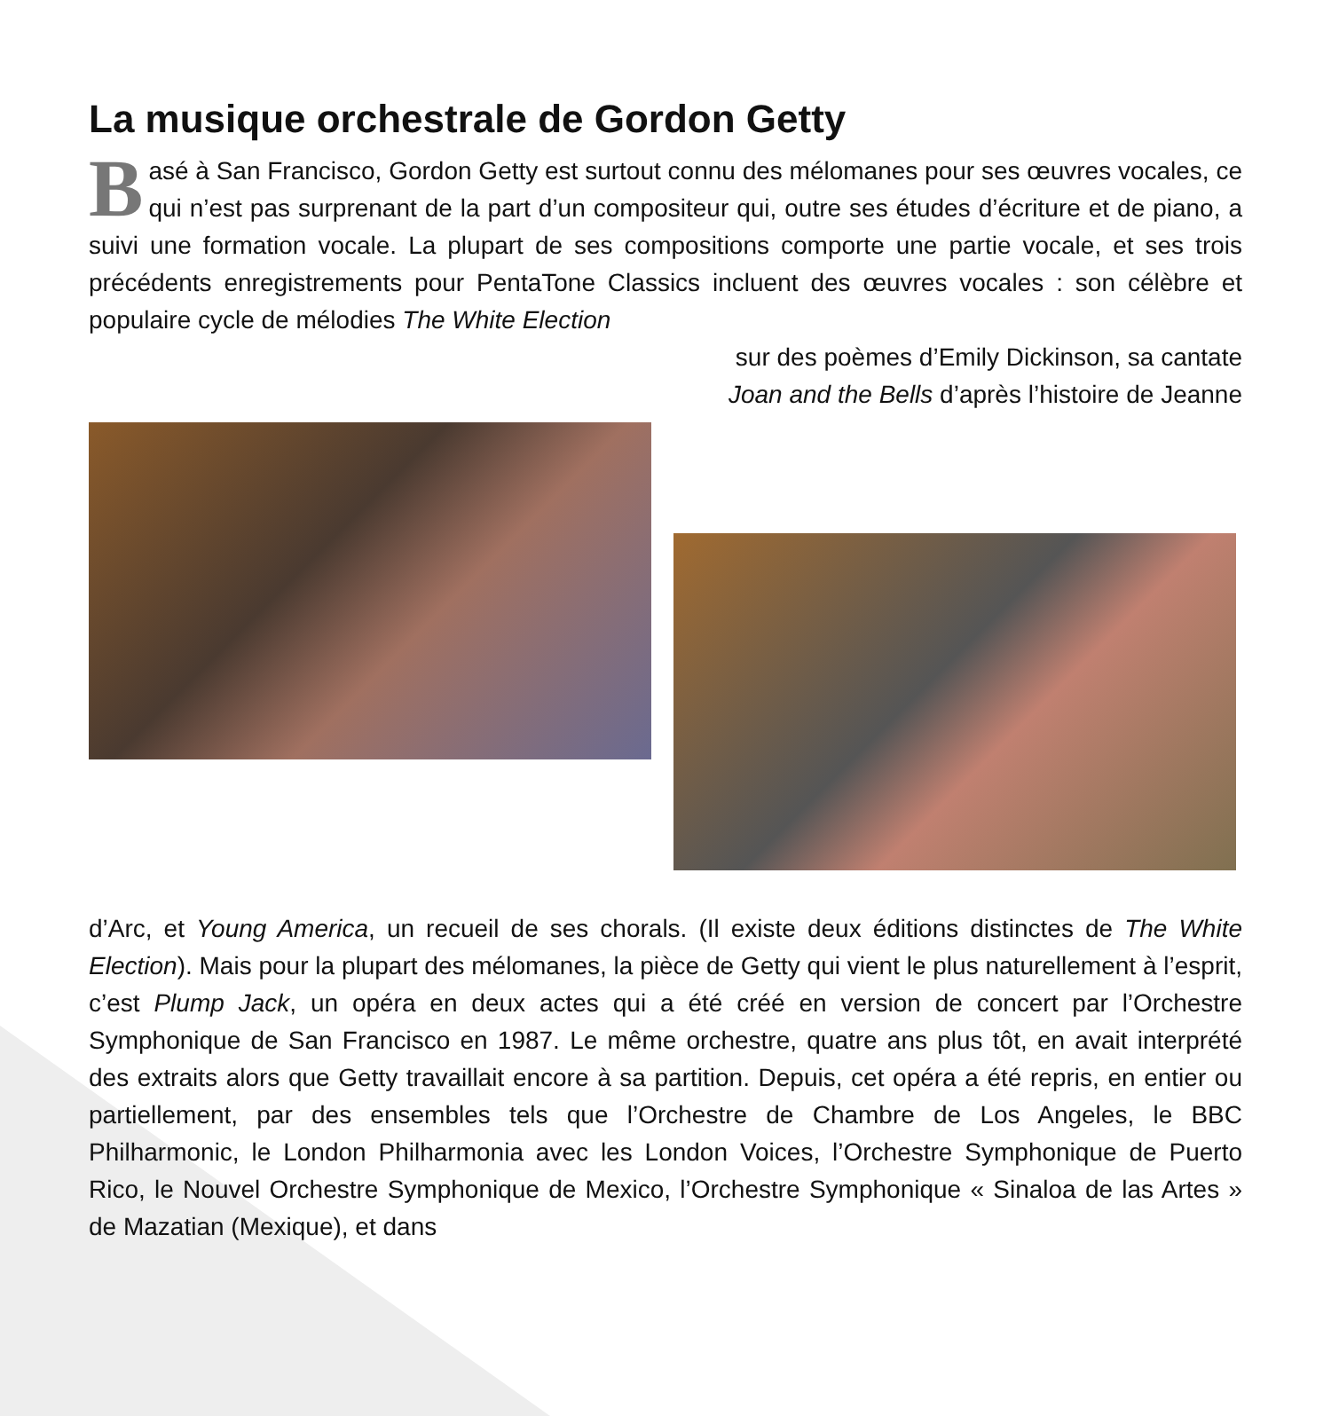La musique orchestrale de Gordon Getty
Basé à San Francisco, Gordon Getty est surtout connu des mélomanes pour ses œuvres vocales, ce qui n’est pas surprenant de la part d’un compositeur qui, outre ses études d’écriture et de piano, a suivi une formation vocale. La plupart de ses compositions comporte une partie vocale, et ses trois précédents enregistrements pour PentaTone Classics incluent des œuvres vocales : son célèbre et populaire cycle de mélodies The White Election
sur des poèmes d’Emily Dickinson, sa cantate
Joan and the Bells d’après l’histoire de Jeanne
d’Arc, et Young America, un recueil de ses chorals. (Il existe deux éditions distinctes de The White Election). Mais pour la plupart des mélomanes, la pièce de Getty qui vient le plus naturellement à l’esprit, c’est Plump Jack, un opéra en deux actes qui a été créé en version de concert par l’Orchestre Symphonique de San Francisco en 1987. Le même orchestre, quatre ans plus tôt, en avait interprété des extraits alors que Getty travaillait encore à sa partition. Depuis, cet opéra a été repris, en entier ou partiellement, par des ensembles tels que l’Orchestre de Chambre de Los Angeles, le BBC Philharmonic, le London Philharmonia avec les London Voices, l’Orchestre Symphonique de Puerto Rico, le Nouvel Orchestre Symphonique de Mexico, l’Orchestre Symphonique « Sinaloa de las Artes » de Mazatian (Mexique), et dans